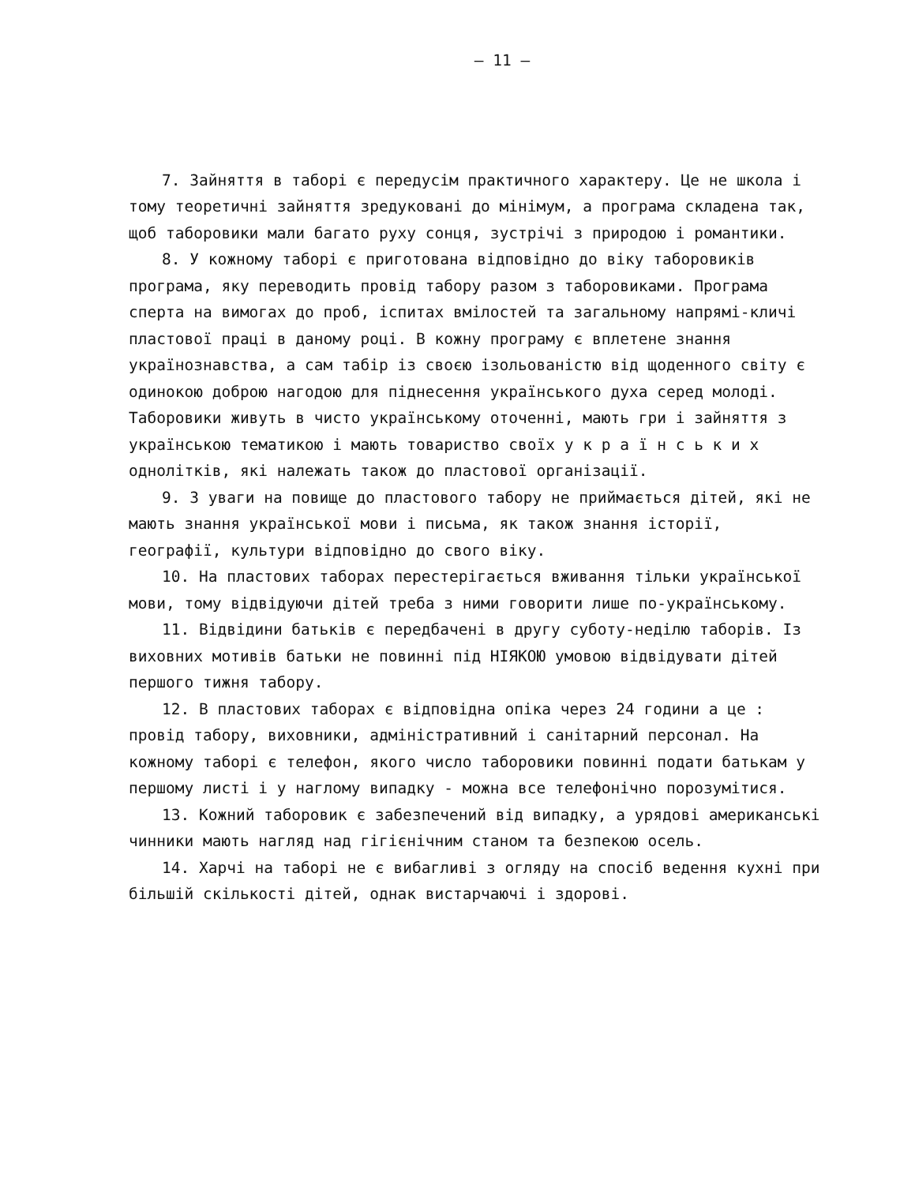– 11 –
7. Зайняття в таборі є передусім практичного характеру. Це не школа і тому теоретичні зайняття зредуковані до мінімум, а програма складена так, щоб таборовики мали багато руху сонця, зустрічі з природою і романтики.
8. У кожному таборі є приготована відповідно до віку таборовиків програма, яку переводить провід табору разом з таборовиками. Програма сперта на вимогах до проб, іспитах вмілостей та загальному напрямі-кличі пластової праці в даному році. В кожну програму є вплетене знання українознавства, а сам табір із своєю ізольованістю від щоденного світу є одинокою доброю нагодою для піднесення українського духа серед молоді. Таборовики живуть в чисто українському оточенні, мають гри і зайняття з українською тематикою і мають товариство своїх у к р а ї н с ь к и х одноліткiв, які належать також до пластової організації.
9. З уваги на повище до пластового табору не приймається дітей, які не мають знання української мови і письма, як також знання історії, географії, культури відповідно до свого віку.
10. На пластових таборах перестерігається вживання тільки української мови, тому відвідуючи дітей треба з ними говорити лише по-українському.
11. Відвідини батьків є передбачені в другу суботу-неділю таборів. Із виховних мотивів батьки не повинні під НІЯКОЮ умовою відвідувати дітей першого тижня табору.
12. В пластових таборах є відповідна опіка через 24 години а це : провід табору, виховники, адміністративний і санітарний персонал. На кожному таборі є телефон, якого число таборовики повинні подати батькам у першому листі і у наглому випадку - можна все телефонічно порозумітися.
13. Кожний таборовик є забезпечений від випадку, а урядові американські чинники мають нагляд над гігієнічним станом та безпекою осель.
14. Харчі на таборі не є вибагливі з огляду на спосіб ведення кухні при більшій скількості дітей, однак вистарчаючі і здорові.